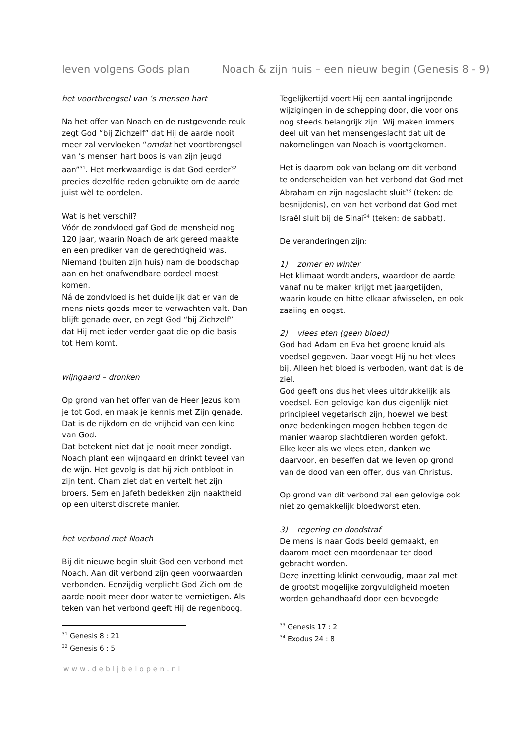leven volgens Gods plan Noach & zijn huis – een nieuw begin (Genesis 8 - 9)
het voortbrengsel van ’s mensen hart
Na het offer van Noach en de rustgevende reuk zegt God “bij Zichzelf” dat Hij de aarde nooit meer zal vervloeken “omdat het voortbrengsel van ’s mensen hart boos is van zijn jeugd aan”<sup>31</sup>. Het merkwaardige is dat God eerder<sup>32</sup> precies dezelfde reden gebruikte om de aarde juist wèl te oordelen.
Wat is het verschil?
Vóór de zondvloed gaf God de mensheid nog 120 jaar, waarin Noach de ark gereed maakte en een prediker van de gerechtigheid was. Niemand (buiten zijn huis) nam de boodschap aan en het onafwendbare oordeel moest komen.
Ná de zondvloed is het duidelijk dat er van de mens niets goeds meer te verwachten valt. Dan blijft genade over, en zegt God “bij Zichzelf” dat Hij met ieder verder gaat die op die basis tot Hem komt.
wijngaard – dronken
Op grond van het offer van de Heer Jezus kom je tot God, en maak je kennis met Zijn genade. Dat is de rijkdom en de vrijheid van een kind van God.
Dat betekent niet dat je nooit meer zondigt. Noach plant een wijngaard en drinkt teveel van de wijn. Het gevolg is dat hij zich ontbloot in zijn tent. Cham ziet dat en vertelt het zijn broers. Sem en Jafeth bedekken zijn naaktheid op een uiterst discrete manier.
het verbond met Noach
Bij dit nieuwe begin sluit God een verbond met Noach. Aan dit verbond zijn geen voorwaarden verbonden. Eenzijdig verplicht God Zich om de aarde nooit meer door water te vernietigen. Als teken van het verbond geeft Hij de regenboog.
<sup>31</sup> Genesis 8 : 21
<sup>32</sup> Genesis 6 : 5
Tegelijkertijd voert Hij een aantal ingrijpende wijzigingen in de schepping door, die voor ons nog steeds belangrijk zijn. Wij maken immers deel uit van het mensengeslacht dat uit de nakomelingen van Noach is voortgekomen.
Het is daarom ook van belang om dit verbond te onderscheiden van het verbond dat God met Abraham en zijn nageslacht sluit<sup>33</sup> (teken: de besnijdenis), en van het verbond dat God met Israël sluit bij de Sinaï<sup>34</sup> (teken: de sabbat).
De veranderingen zijn:
1) zomer en winter
Het klimaat wordt anders, waardoor de aarde vanaf nu te maken krijgt met jaargetijden, waarin koude en hitte elkaar afwisselen, en ook zaaiing en oogst.
2) vlees eten (geen bloed)
God had Adam en Eva het groene kruid als voedsel gegeven. Daar voegt Hij nu het vlees bij. Alleen het bloed is verboden, want dat is de ziel.
God geeft ons dus het vlees uitdrukkelijk als voedsel. Een gelovige kan dus eigenlijk niet principieel vegetarisch zijn, hoewel we best onze bedenkingen mogen hebben tegen de manier waarop slachtdieren worden gefokt. Elke keer als we vlees eten, danken we daarvoor, en beseffen dat we leven op grond van de dood van een offer, dus van Christus.
Op grond van dit verbond zal een gelovige ook niet zo gemakkelijk bloedworst eten.
3) regering en doodstraf
De mens is naar Gods beeld gemaakt, en daarom moet een moordenaar ter dood gebracht worden.
Deze inzetting klinkt eenvoudig, maar zal met de grootst mogelijke zorgvuldigheid moeten worden gehandhaafd door een bevoegde
<sup>33</sup> Genesis 17 : 2
<sup>34</sup> Exodus 24 : 8
www.debIjbelopen.nl